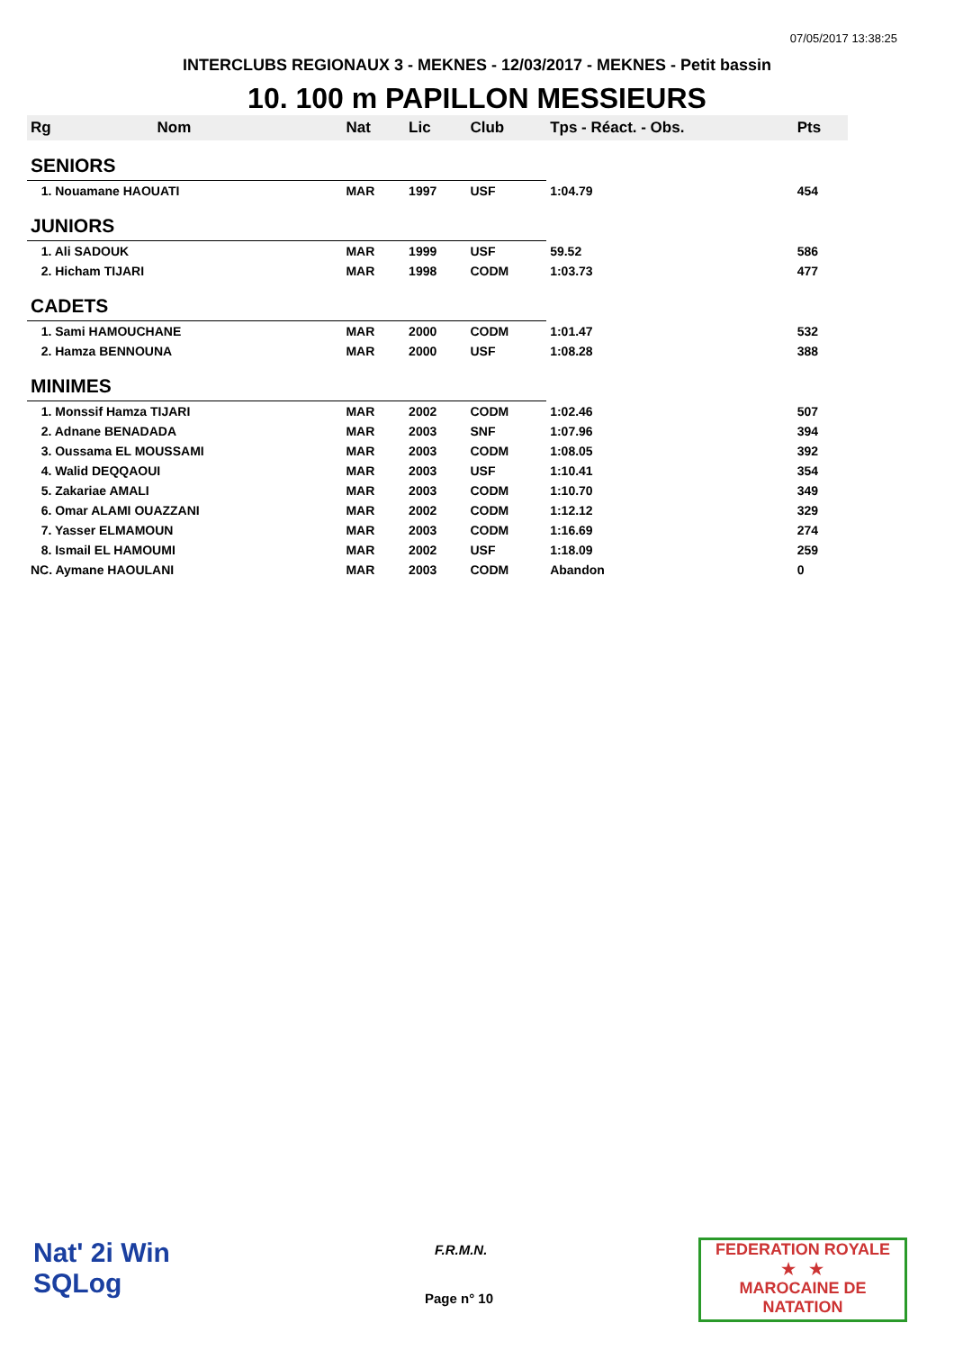07/05/2017 13:38:25
INTERCLUBS REGIONAUX 3 - MEKNES - 12/03/2017 - MEKNES - Petit bassin
10. 100 m PAPILLON MESSIEURS
| Rg | Nom | Nat | Lic | Club | Tps - Réact. - Obs. | Pts |
| --- | --- | --- | --- | --- | --- | --- |
| SENIORS | | | | | | |
| 1. Nouamane HAOUATI | | MAR | 1997 | USF | 1:04.79 | 454 |
| JUNIORS | | | | | | |
| 1. Ali SADOUK | | MAR | 1999 | USF | 59.52 | 586 |
| 2. Hicham TIJARI | | MAR | 1998 | CODM | 1:03.73 | 477 |
| CADETS | | | | | | |
| 1. Sami HAMOUCHANE | | MAR | 2000 | CODM | 1:01.47 | 532 |
| 2. Hamza BENNOUNA | | MAR | 2000 | USF | 1:08.28 | 388 |
| MINIMES | | | | | | |
| 1. Monssif Hamza TIJARI | | MAR | 2002 | CODM | 1:02.46 | 507 |
| 2. Adnane BENADADA | | MAR | 2003 | SNF | 1:07.96 | 394 |
| 3. Oussama EL MOUSSAMI | | MAR | 2003 | CODM | 1:08.05 | 392 |
| 4. Walid DEQQAOUI | | MAR | 2003 | USF | 1:10.41 | 354 |
| 5. Zakariae AMALI | | MAR | 2003 | CODM | 1:10.70 | 349 |
| 6. Omar ALAMI OUAZZANI | | MAR | 2002 | CODM | 1:12.12 | 329 |
| 7. Yasser ELMAMOUN | | MAR | 2003 | CODM | 1:16.69 | 274 |
| 8. Ismail EL HAMOUMI | | MAR | 2002 | USF | 1:18.09 | 259 |
| NC. Aymane HAOULANI | | MAR | 2003 | CODM | Abandon | 0 |
Nat' 2i Win
SQLog
F.R.M.N.
Page n° 10
FEDERATION ROYALE
★ ★
MAROCAINE DE NATATION